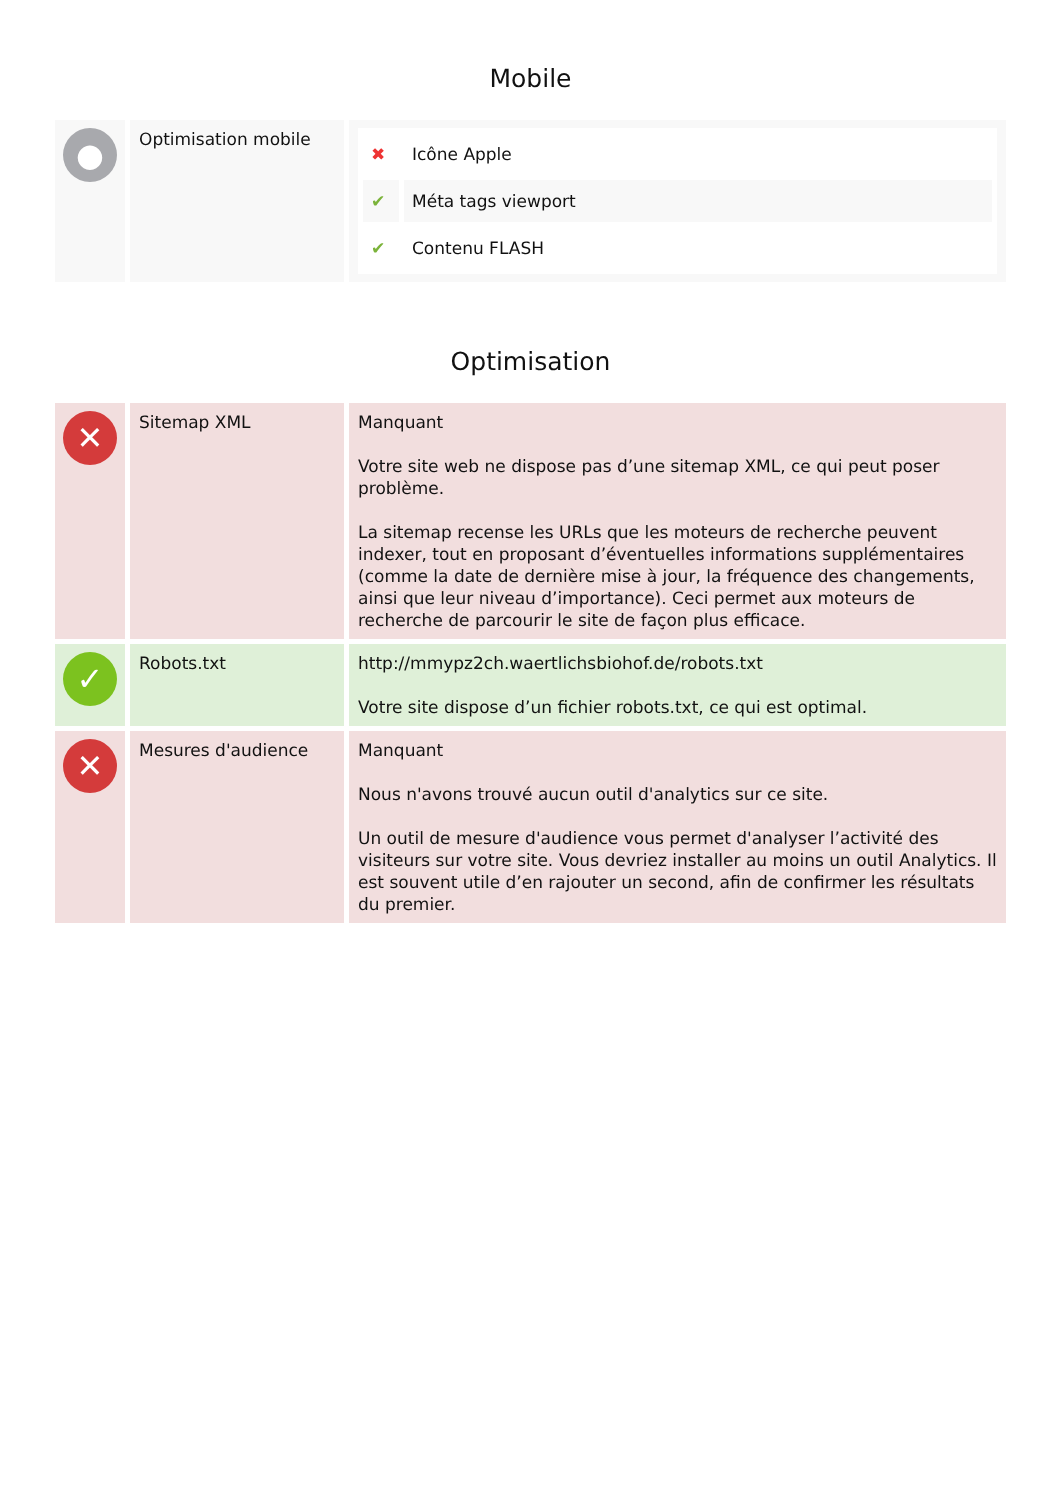Mobile
| ● | Optimisation mobile | / ✖ / Icône Apple / / ✔ / Méta tags viewport / / ✔ / Contenu FLASH / |
Optimisation
| ✕ | Sitemap XML | Manquant Votre site web ne dispose pas d’une sitemap XML, ce qui peut poser problème. La sitemap recense les URLs que les moteurs de recherche peuvent indexer, tout en proposant d’éventuelles informations supplémentaires (comme la date de dernière mise à jour, la fréquence des changements, ainsi que leur niveau d’importance). Ceci permet aux moteurs de recherche de parcourir le site de façon plus efficace. |
| ✓ | Robots.txt | http://mmypz2ch.waertlichsbiohof.de/robots.txt Votre site dispose d’un fichier robots.txt, ce qui est optimal. |
| ✕ | Mesures d'audience | Manquant Nous n'avons trouvé aucun outil d'analytics sur ce site. Un outil de mesure d'audience vous permet d'analyser l’activité des visiteurs sur votre site. Vous devriez installer au moins un outil Analytics. Il est souvent utile d’en rajouter un second, afin de confirmer les résultats du premier. |